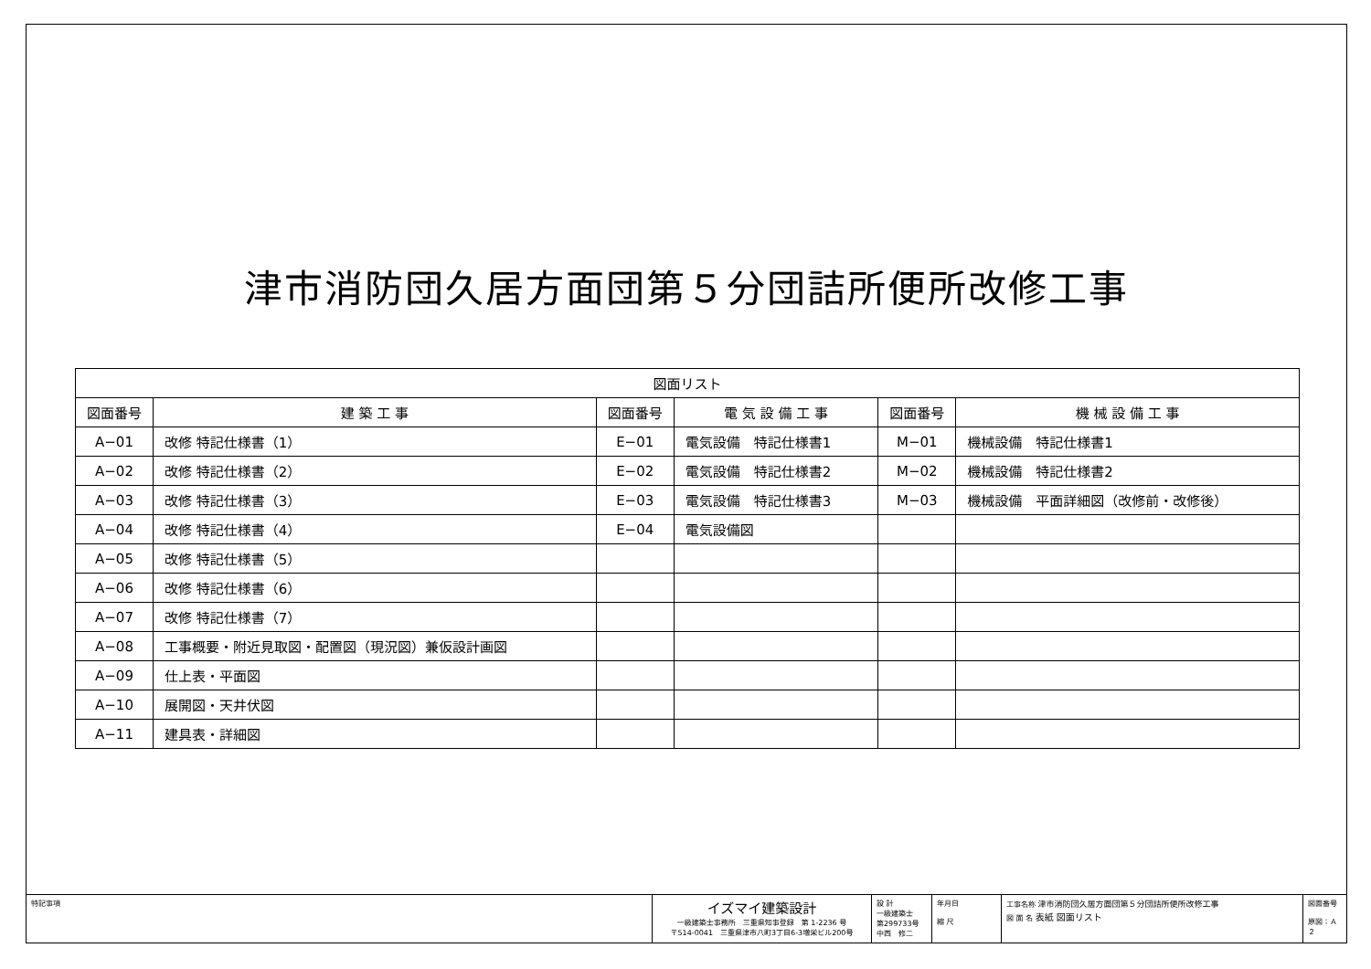津市消防団久居方面団第５分団詰所便所改修工事
| 図面リスト | | | | | |
| --- | --- | --- | --- | --- | --- |
| 図面番号 | 建 築 工 事 | 図面番号 | 電 気 設 備 工 事 | 図面番号 | 機 械 設 備 工 事 |
| A−01 | 改修 特記仕様書（1） | E−01 | 電気設備 特記仕様書1 | M−01 | 機械設備 特記仕様書1 |
| A−02 | 改修 特記仕様書（2） | E−02 | 電気設備 特記仕様書2 | M−02 | 機械設備 特記仕様書2 |
| A−03 | 改修 特記仕様書（3） | E−03 | 電気設備 特記仕様書3 | M−03 | 機械設備 平面詳細図（改修前・改修後） |
| A−04 | 改修 特記仕様書（4） | E−04 | 電気設備図 | | |
| A−05 | 改修 特記仕様書（5） | | | | |
| A−06 | 改修 特記仕様書（6） | | | | |
| A−07 | 改修 特記仕様書（7） | | | | |
| A−08 | 工事概要・附近見取図・配置図（現況図）兼仮設計画図 | | | | |
| A−09 | 仕上表・平面図 | | | | |
| A−10 | 展開図・天井伏図 | | | | |
| A−11 | 建具表・詳細図 | | | | |
特記事項
イズマイ建築設計
一級建築士事務所　三重県知事登録　第 1-2236 号
〒514-0041　三重県津市八町3丁目6-3増栄ビル200号
設 計
一級建築士
第299733号
中西　修二
年月日
縮 尺
工事名称 津市消防団久居方面団第５分団詰所便所改修工事
図 面 名 表紙 図面リスト
図面番号
原図：Ａ２